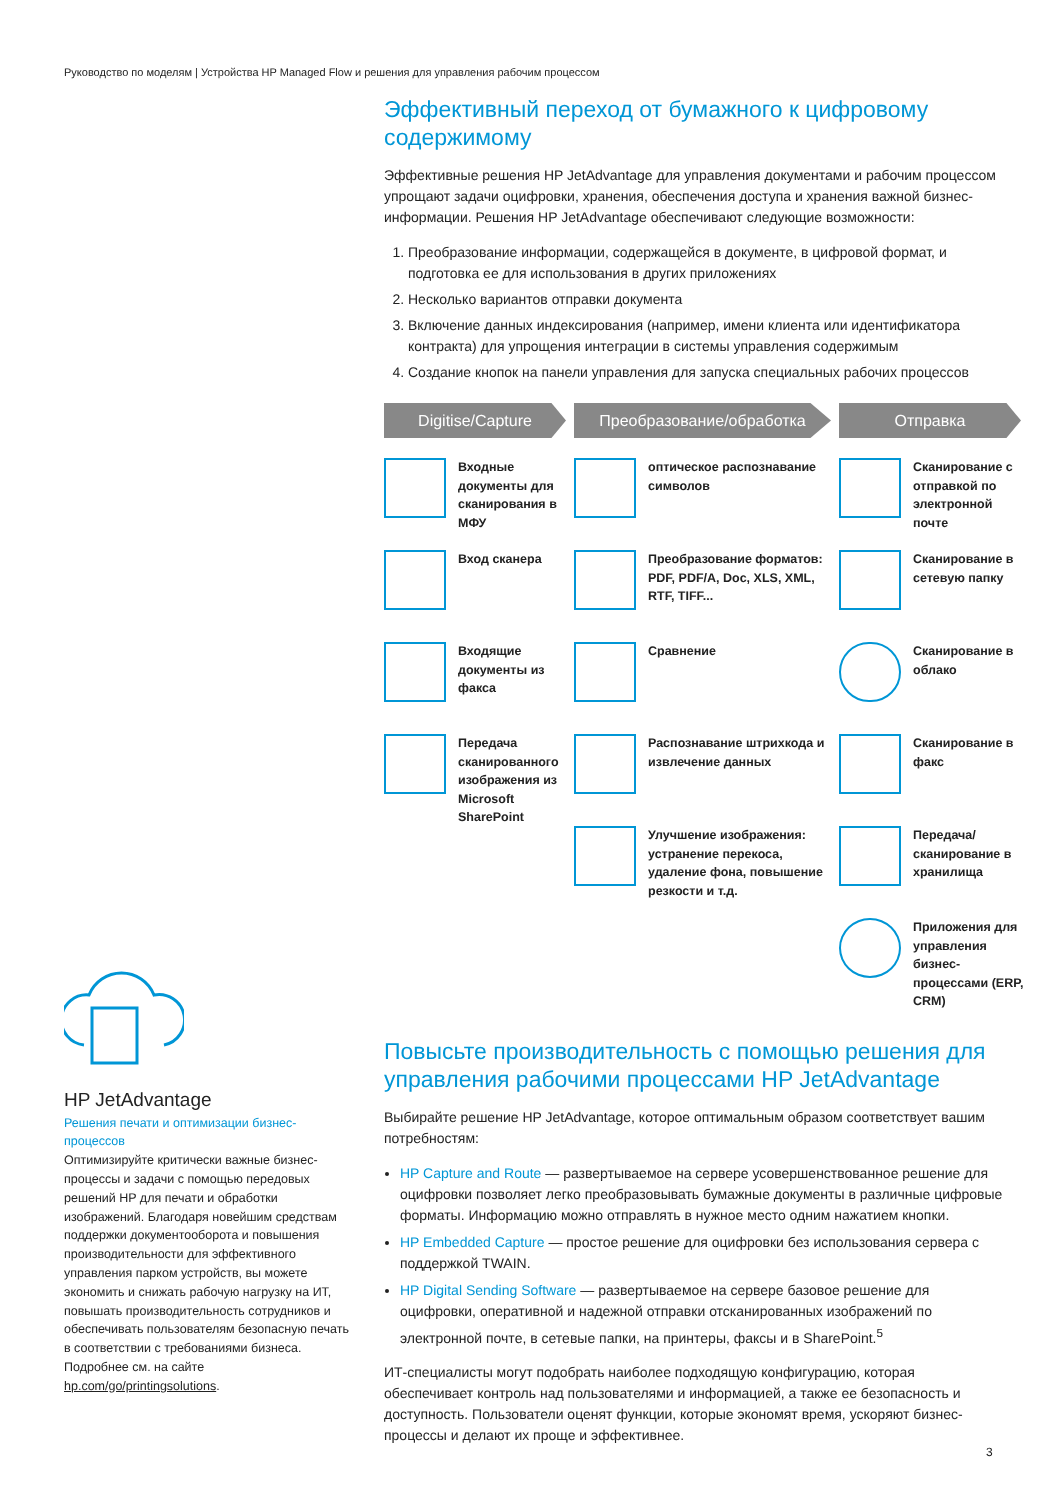Руководство по моделям | Устройства HP Managed Flow и решения для управления рабочим процессом
Эффективный переход от бумажного к цифровому содержимому
Эффективные решения HP JetAdvantage для управления документами и рабочим процессом упрощают задачи оцифровки, хранения, обеспечения доступа и хранения важной бизнес-информации. Решения HP JetAdvantage обеспечивают следующие возможности:
1. Преобразование информации, содержащейся в документе, в цифровой формат, и подготовка ее для использования в других приложениях
2. Несколько вариантов отправки документа
3. Включение данных индексирования (например, имени клиента или идентификатора контракта) для упрощения интеграции в системы управления содержимым
4. Создание кнопок на панели управления для запуска специальных рабочих процессов
Digitise/Capture
Входные документы для сканирования в МФУ
Вход сканера
Входящие документы из факса
Передача сканированного изображения из Microsoft SharePoint
Преобразование/обработка
оптическое распознавание символов
Преобразование форматов: PDF, PDF/A, Doc, XLS, XML, RTF, TIFF...
Сравнение
Распознавание штрихкода и извлечение данных
Улучшение изображения: устранение перекоса, удаление фона, повышение резкости и т.д.
Отправка
Сканирование с отправкой по электронной почте
Сканирование в сетевую папку
Сканирование в облако
Сканирование в факс
Передача/сканирование в хранилища
Приложения для управления бизнес-процессами (ERP, CRM)
Повысьте производительность с помощью решения для управления рабочими процессами HP JetAdvantage
Выбирайте решение HP JetAdvantage, которое оптимальным образом соответствует вашим потребностям:
HP Capture and Route — развертываемое на сервере усовершенствованное решение для оцифровки позволяет легко преобразовывать бумажные документы в различные цифровые форматы. Информацию можно отправлять в нужное место одним нажатием кнопки.
HP Embedded Capture — простое решение для оцифровки без использования сервера с поддержкой TWAIN.
HP Digital Sending Software — развертываемое на сервере базовое решение для оцифровки, оперативной и надежной отправки отсканированных изображений по электронной почте, в сетевые папки, на принтеры, факсы и в SharePoint.<sup>5</sup>
ИТ-специалисты могут подобрать наиболее подходящую конфигурацию, которая обеспечивает контроль над пользователями и информацией, а также ее безопасность и доступность. Пользователи оценят функции, которые экономят время, ускоряют бизнес-процессы и делают их проще и эффективнее.
HP JetAdvantage
Решения печати и оптимизации бизнес-процессов
Оптимизируйте критически важные бизнес-процессы и задачи с помощью передовых решений HP для печати и обработки изображений. Благодаря новейшим средствам поддержки документооборота и повышения производительности для эффективного управления парком устройств, вы можете экономить и снижать рабочую нагрузку на ИТ, повышать производительность сотрудников и обеспечивать пользователям безопасную печать в соответствии с требованиями бизнеса. Подробнее см. на сайте hp.com/go/printingsolutions.
3